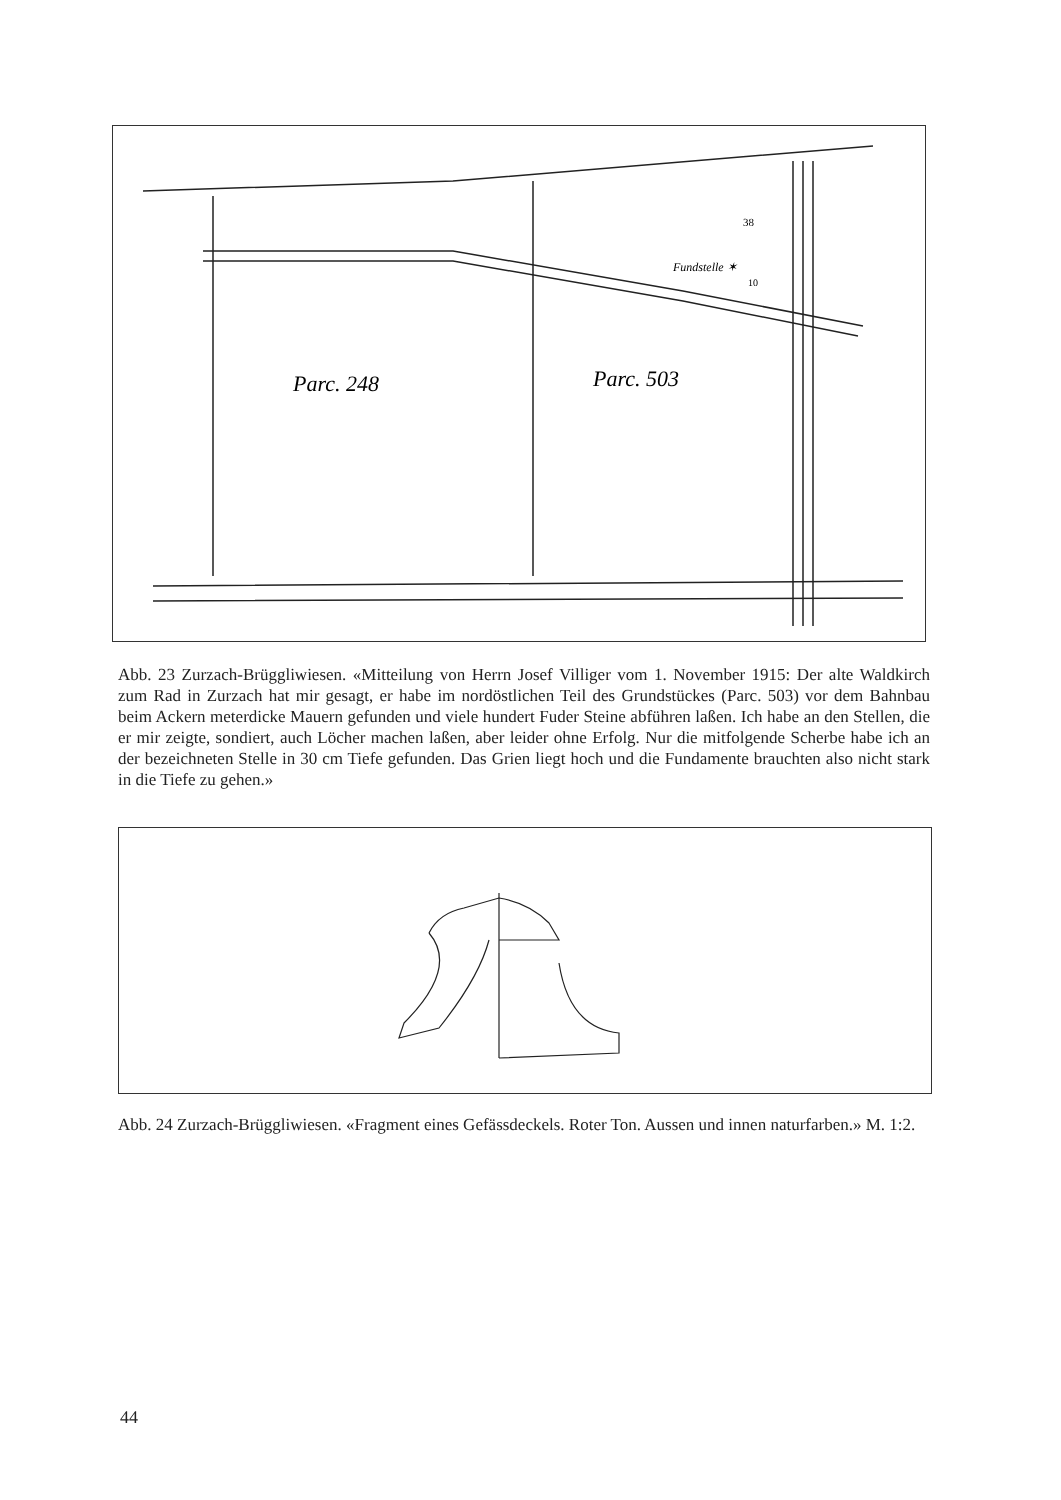Parc. 248
Parc. 503
Fundstelle ✶
10
38
Abb. 23 Zurzach-Brüggliwiesen. «Mitteilung von Herrn Josef Villiger vom 1. November 1915: Der alte Waldkirch zum Rad in Zurzach hat mir gesagt, er habe im nordöstlichen Teil des Grundstückes (Parc. 503) vor dem Bahnbau beim Ackern meterdicke Mauern gefunden und viele hundert Fuder Steine abführen laßen. Ich habe an den Stellen, die er mir zeigte, sondiert, auch Löcher machen laßen, aber leider ohne Erfolg. Nur die mitfolgende Scherbe habe ich an der bezeichneten Stelle in 30 cm Tiefe gefunden. Das Grien liegt hoch und die Fundamente brauchten also nicht stark in die Tiefe zu gehen.»
Abb. 24 Zurzach-Brüggliwiesen. «Fragment eines Gefässdeckels. Roter Ton. Aussen und innen naturfarben.» M. 1:2.
44